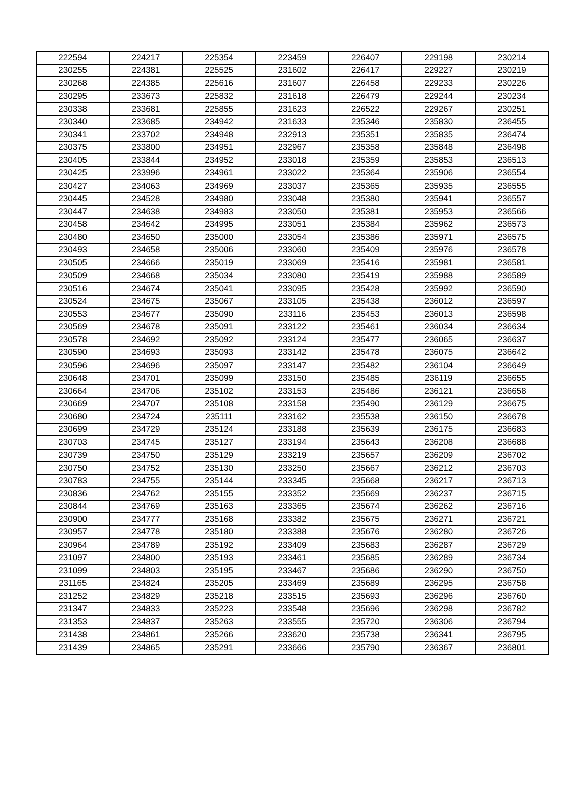| 222594 | 224217 | 225354 | 223459 | 226407 | 229198 | 230214 |
| 230255 | 224381 | 225525 | 231602 | 226417 | 229227 | 230219 |
| 230268 | 224385 | 225616 | 231607 | 226458 | 229233 | 230226 |
| 230295 | 233673 | 225832 | 231618 | 226479 | 229244 | 230234 |
| 230338 | 233681 | 225855 | 231623 | 226522 | 229267 | 230251 |
| 230340 | 233685 | 234942 | 231633 | 235346 | 235830 | 236455 |
| 230341 | 233702 | 234948 | 232913 | 235351 | 235835 | 236474 |
| 230375 | 233800 | 234951 | 232967 | 235358 | 235848 | 236498 |
| 230405 | 233844 | 234952 | 233018 | 235359 | 235853 | 236513 |
| 230425 | 233996 | 234961 | 233022 | 235364 | 235906 | 236554 |
| 230427 | 234063 | 234969 | 233037 | 235365 | 235935 | 236555 |
| 230445 | 234528 | 234980 | 233048 | 235380 | 235941 | 236557 |
| 230447 | 234638 | 234983 | 233050 | 235381 | 235953 | 236566 |
| 230458 | 234642 | 234995 | 233051 | 235384 | 235962 | 236573 |
| 230480 | 234650 | 235000 | 233054 | 235386 | 235971 | 236575 |
| 230493 | 234658 | 235006 | 233060 | 235409 | 235976 | 236578 |
| 230505 | 234666 | 235019 | 233069 | 235416 | 235981 | 236581 |
| 230509 | 234668 | 235034 | 233080 | 235419 | 235988 | 236589 |
| 230516 | 234674 | 235041 | 233095 | 235428 | 235992 | 236590 |
| 230524 | 234675 | 235067 | 233105 | 235438 | 236012 | 236597 |
| 230553 | 234677 | 235090 | 233116 | 235453 | 236013 | 236598 |
| 230569 | 234678 | 235091 | 233122 | 235461 | 236034 | 236634 |
| 230578 | 234692 | 235092 | 233124 | 235477 | 236065 | 236637 |
| 230590 | 234693 | 235093 | 233142 | 235478 | 236075 | 236642 |
| 230596 | 234696 | 235097 | 233147 | 235482 | 236104 | 236649 |
| 230648 | 234701 | 235099 | 233150 | 235485 | 236119 | 236655 |
| 230664 | 234706 | 235102 | 233153 | 235486 | 236121 | 236658 |
| 230669 | 234707 | 235108 | 233158 | 235490 | 236129 | 236675 |
| 230680 | 234724 | 235111 | 233162 | 235538 | 236150 | 236678 |
| 230699 | 234729 | 235124 | 233188 | 235639 | 236175 | 236683 |
| 230703 | 234745 | 235127 | 233194 | 235643 | 236208 | 236688 |
| 230739 | 234750 | 235129 | 233219 | 235657 | 236209 | 236702 |
| 230750 | 234752 | 235130 | 233250 | 235667 | 236212 | 236703 |
| 230783 | 234755 | 235144 | 233345 | 235668 | 236217 | 236713 |
| 230836 | 234762 | 235155 | 233352 | 235669 | 236237 | 236715 |
| 230844 | 234769 | 235163 | 233365 | 235674 | 236262 | 236716 |
| 230900 | 234777 | 235168 | 233382 | 235675 | 236271 | 236721 |
| 230957 | 234778 | 235180 | 233388 | 235676 | 236280 | 236726 |
| 230964 | 234789 | 235192 | 233409 | 235683 | 236287 | 236729 |
| 231097 | 234800 | 235193 | 233461 | 235685 | 236289 | 236734 |
| 231099 | 234803 | 235195 | 233467 | 235686 | 236290 | 236750 |
| 231165 | 234824 | 235205 | 233469 | 235689 | 236295 | 236758 |
| 231252 | 234829 | 235218 | 233515 | 235693 | 236296 | 236760 |
| 231347 | 234833 | 235223 | 233548 | 235696 | 236298 | 236782 |
| 231353 | 234837 | 235263 | 233555 | 235720 | 236306 | 236794 |
| 231438 | 234861 | 235266 | 233620 | 235738 | 236341 | 236795 |
| 231439 | 234865 | 235291 | 233666 | 235790 | 236367 | 236801 |